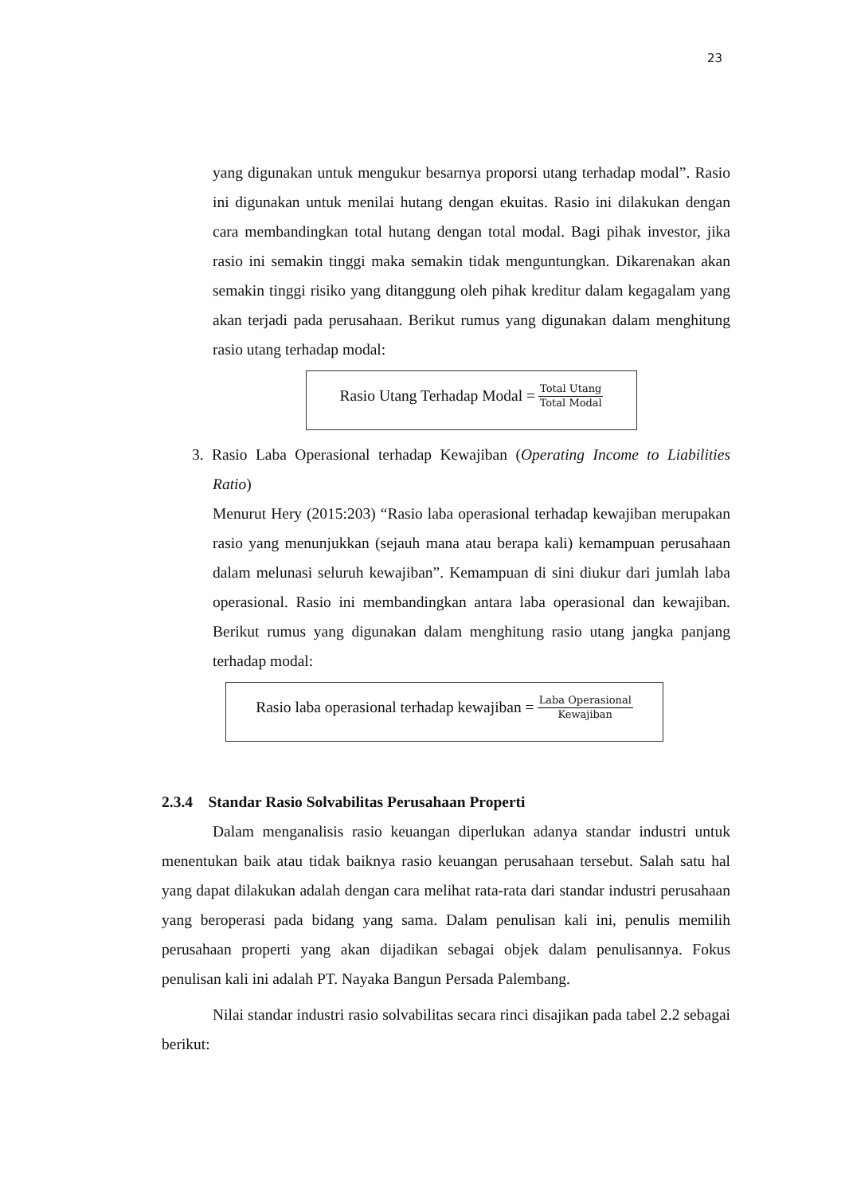23
yang digunakan untuk mengukur besarnya proporsi utang terhadap modal”. Rasio ini digunakan untuk menilai hutang dengan ekuitas. Rasio ini dilakukan dengan cara membandingkan total hutang dengan total modal. Bagi pihak investor, jika rasio ini semakin tinggi maka semakin tidak menguntungkan. Dikarenakan akan semakin tinggi risiko yang ditanggung oleh pihak kreditur dalam kegagalam yang akan terjadi pada perusahaan. Berikut rumus yang digunakan dalam menghitung rasio utang terhadap modal:
Rasio Utang Terhadap Modal = Total Utang Total Modal
3. Rasio Laba Operasional terhadap Kewajiban (Operating Income to Liabilities Ratio)
Menurut Hery (2015:203) “Rasio laba operasional terhadap kewajiban merupakan rasio yang menunjukkan (sejauh mana atau berapa kali) kemampuan perusahaan dalam melunasi seluruh kewajiban”. Kemampuan di sini diukur dari jumlah laba operasional. Rasio ini membandingkan antara laba operasional dan kewajiban. Berikut rumus yang digunakan dalam menghitung rasio utang jangka panjang terhadap modal:
Rasio laba operasional terhadap kewajiban = Laba Operasional Kewajiban
2.3.4 Standar Rasio Solvabilitas Perusahaan Properti
Dalam menganalisis rasio keuangan diperlukan adanya standar industri untuk menentukan baik atau tidak baiknya rasio keuangan perusahaan tersebut. Salah satu hal yang dapat dilakukan adalah dengan cara melihat rata-rata dari standar industri perusahaan yang beroperasi pada bidang yang sama. Dalam penulisan kali ini, penulis memilih perusahaan properti yang akan dijadikan sebagai objek dalam penulisannya. Fokus penulisan kali ini adalah PT. Nayaka Bangun Persada Palembang.
Nilai standar industri rasio solvabilitas secara rinci disajikan pada tabel 2.2 sebagai berikut: